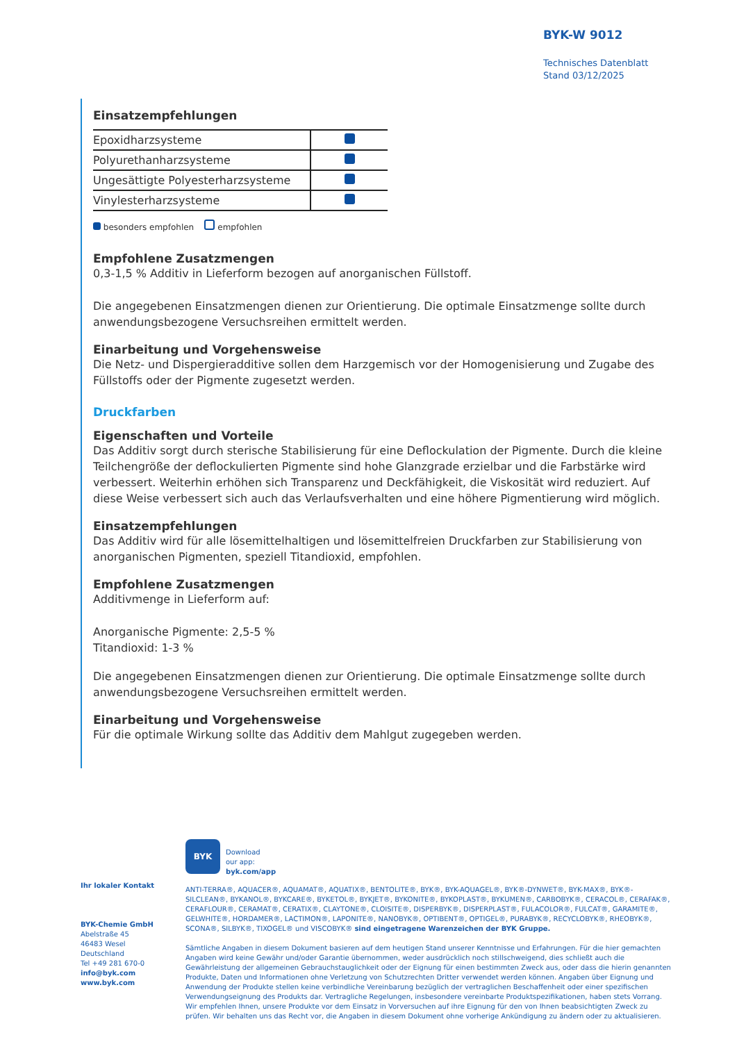BYK-W 9012
Technisches Datenblatt
Stand 03/12/2025
Einsatzempfehlungen
| Epoxidharzsysteme | |
| Polyurethanharzsysteme | |
| Ungesättigte Polyesterharzsysteme | |
| Vinylesterharzsysteme | |
besonders empfohlen empfohlen
Empfohlene Zusatzmengen
0,3-1,5 % Additiv in Lieferform bezogen auf anorganischen Füllstoff.
Die angegebenen Einsatzmengen dienen zur Orientierung. Die optimale Einsatzmenge sollte durch anwendungsbezogene Versuchsreihen ermittelt werden.
Einarbeitung und Vorgehensweise
Die Netz- und Dispergieradditive sollen dem Harzgemisch vor der Homogenisierung und Zugabe des Füllstoffs oder der Pigmente zugesetzt werden.
Druckfarben
Eigenschaften und Vorteile
Das Additiv sorgt durch sterische Stabilisierung für eine Deflockulation der Pigmente. Durch die kleine Teilchengröße der deflockulierten Pigmente sind hohe Glanzgrade erzielbar und die Farbstärke wird verbessert. Weiterhin erhöhen sich Transparenz und Deckfähigkeit, die Viskosität wird reduziert. Auf diese Weise verbessert sich auch das Verlaufsverhalten und eine höhere Pigmentierung wird möglich.
Einsatzempfehlungen
Das Additiv wird für alle lösemittelhaltigen und lösemittelfreien Druckfarben zur Stabilisierung von anorganischen Pigmenten, speziell Titandioxid, empfohlen.
Empfohlene Zusatzmengen
Additivmenge in Lieferform auf:
Anorganische Pigmente: 2,5-5 %
Titandioxid: 1-3 %
Die angegebenen Einsatzmengen dienen zur Orientierung. Die optimale Einsatzmenge sollte durch anwendungsbezogene Versuchsreihen ermittelt werden.
Einarbeitung und Vorgehensweise
Für die optimale Wirkung sollte das Additiv dem Mahlgut zugegeben werden.
Ihr lokaler Kontakt
BYK-Chemie GmbH
Abelstraße 45
46483 Wesel
Deutschland
Tel +49 281 670-0
info@byk.com
www.byk.com
BYK
Download
our app:
byk.com/app
ANTI-TERRA®, AQUACER®, AQUAMAT®, AQUATIX®, BENTOLITE®, BYK®, BYK-AQUAGEL®, BYK®-DYNWET®, BYK-MAX®, BYK®-SILCLEAN®, BYKANOL®, BYKCARE®, BYKETOL®, BYKJET®, BYKONITE®, BYKOPLAST®, BYKUMEN®, CARBOBYK®, CERACOL®, CERAFAK®, CERAFLOUR®, CERAMAT®, CERATIX®, CLAYTONE®, CLOISITE®, DISPERBYK®, DISPERPLAST®, FULACOLOR®, FULCAT®, GARAMITE®, GELWHITE®, HORDAMER®, LACTIMON®, LAPONITE®, NANOBYK®, OPTIBENT®, OPTIGEL®, PURABYK®, RECYCLOBYK®, RHEOBYK®, SCONA®, SILBYK®, TIXOGEL® und VISCOBYK® sind eingetragene Warenzeichen der BYK Gruppe.
Sämtliche Angaben in diesem Dokument basieren auf dem heutigen Stand unserer Kenntnisse und Erfahrungen. Für die hier gemachten Angaben wird keine Gewähr und/oder Garantie übernommen, weder ausdrücklich noch stillschweigend, dies schließt auch die Gewährleistung der allgemeinen Gebrauchstauglichkeit oder der Eignung für einen bestimmten Zweck aus, oder dass die hierin genannten Produkte, Daten und Informationen ohne Verletzung von Schutzrechten Dritter verwendet werden können. Angaben über Eignung und Anwendung der Produkte stellen keine verbindliche Vereinbarung bezüglich der vertraglichen Beschaffenheit oder einer spezifischen Verwendungseignung des Produkts dar. Vertragliche Regelungen, insbesondere vereinbarte Produktspezifikationen, haben stets Vorrang. Wir empfehlen Ihnen, unsere Produkte vor dem Einsatz in Vorversuchen auf ihre Eignung für den von Ihnen beabsichtigten Zweck zu prüfen. Wir behalten uns das Recht vor, die Angaben in diesem Dokument ohne vorherige Ankündigung zu ändern oder zu aktualisieren.